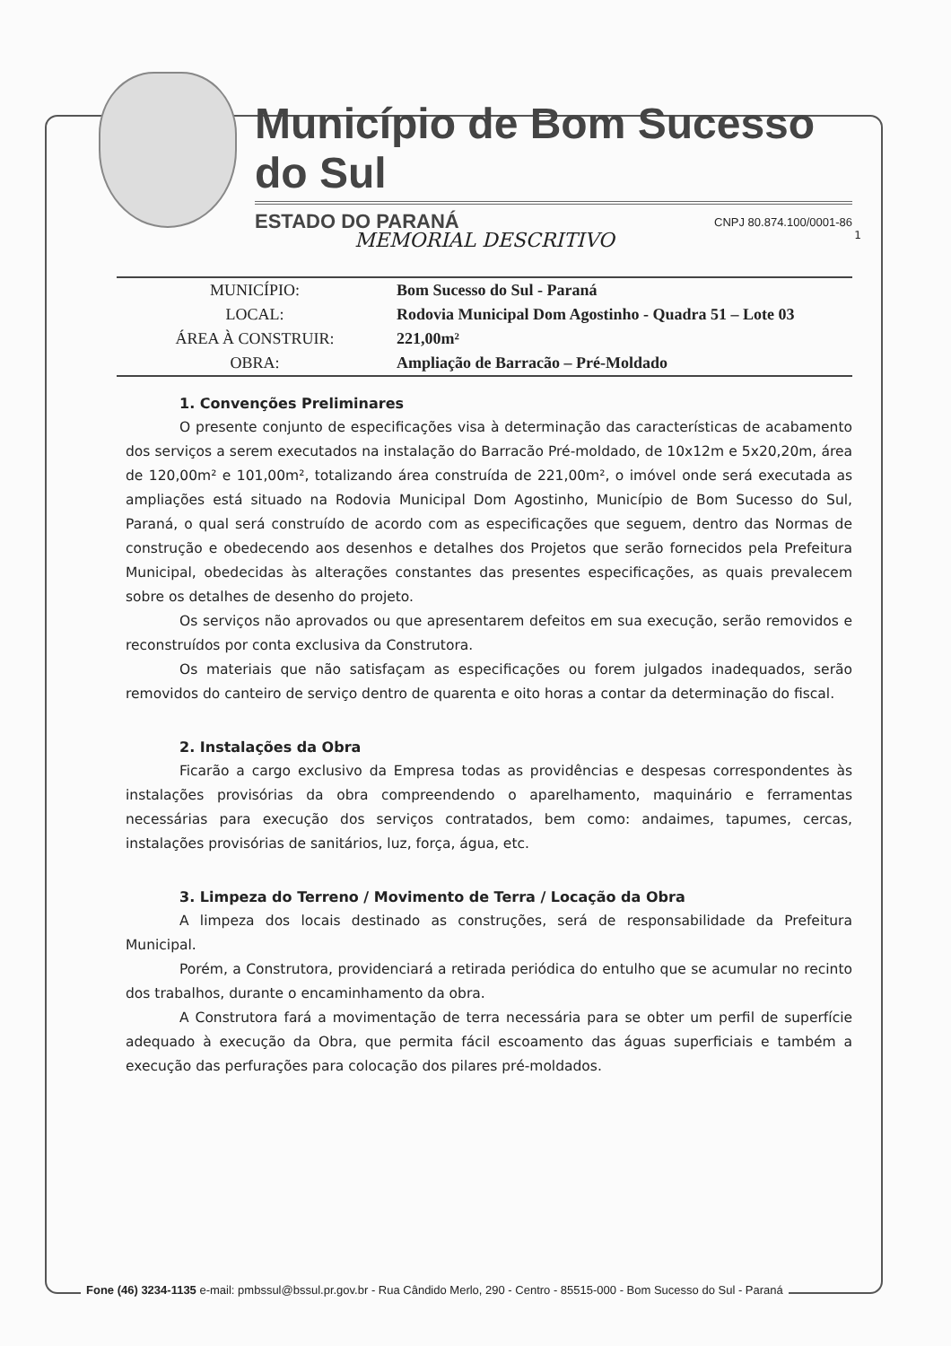Município de Bom Sucesso do Sul
ESTADO DO PARANÁ CNPJ 80.874.100/0001-86
1
MEMORIAL DESCRITIVO
| MUNICÍPIO: | Bom Sucesso do Sul - Paraná |
| LOCAL: | Rodovia Municipal Dom Agostinho - Quadra 51 – Lote 03 |
| ÁREA À CONSTRUIR: | 221,00m² |
| OBRA: | Ampliação de Barracão – Pré-Moldado |
1. Convenções Preliminares
O presente conjunto de especificações visa à determinação das características de acabamento dos serviços a serem executados na instalação do Barracão Pré-moldado, de 10x12m e 5x20,20m, área de 120,00m² e 101,00m², totalizando área construída de 221,00m², o imóvel onde será executada as ampliações está situado na Rodovia Municipal Dom Agostinho, Município de Bom Sucesso do Sul, Paraná, o qual será construído de acordo com as especificações que seguem, dentro das Normas de construção e obedecendo aos desenhos e detalhes dos Projetos que serão fornecidos pela Prefeitura Municipal, obedecidas às alterações constantes das presentes especificações, as quais prevalecem sobre os detalhes de desenho do projeto.
Os serviços não aprovados ou que apresentarem defeitos em sua execução, serão removidos e reconstruídos por conta exclusiva da Construtora.
Os materiais que não satisfaçam as especificações ou forem julgados inadequados, serão removidos do canteiro de serviço dentro de quarenta e oito horas a contar da determinação do fiscal.
2. Instalações da Obra
Ficarão a cargo exclusivo da Empresa todas as providências e despesas correspondentes às instalações provisórias da obra compreendendo o aparelhamento, maquinário e ferramentas necessárias para execução dos serviços contratados, bem como: andaimes, tapumes, cercas, instalações provisórias de sanitários, luz, força, água, etc.
3. Limpeza do Terreno / Movimento de Terra / Locação da Obra
A limpeza dos locais destinado as construções, será de responsabilidade da Prefeitura Municipal.
Porém, a Construtora, providenciará a retirada periódica do entulho que se acumular no recinto dos trabalhos, durante o encaminhamento da obra.
A Construtora fará a movimentação de terra necessária para se obter um perfil de superfície adequado à execução da Obra, que permita fácil escoamento das águas superficiais e também a execução das perfurações para colocação dos pilares pré-moldados.
Fone (46) 3234-1135 e-mail: pmbssul@bssul.pr.gov.br - Rua Cândido Merlo, 290 - Centro - 85515-000 - Bom Sucesso do Sul - Paraná